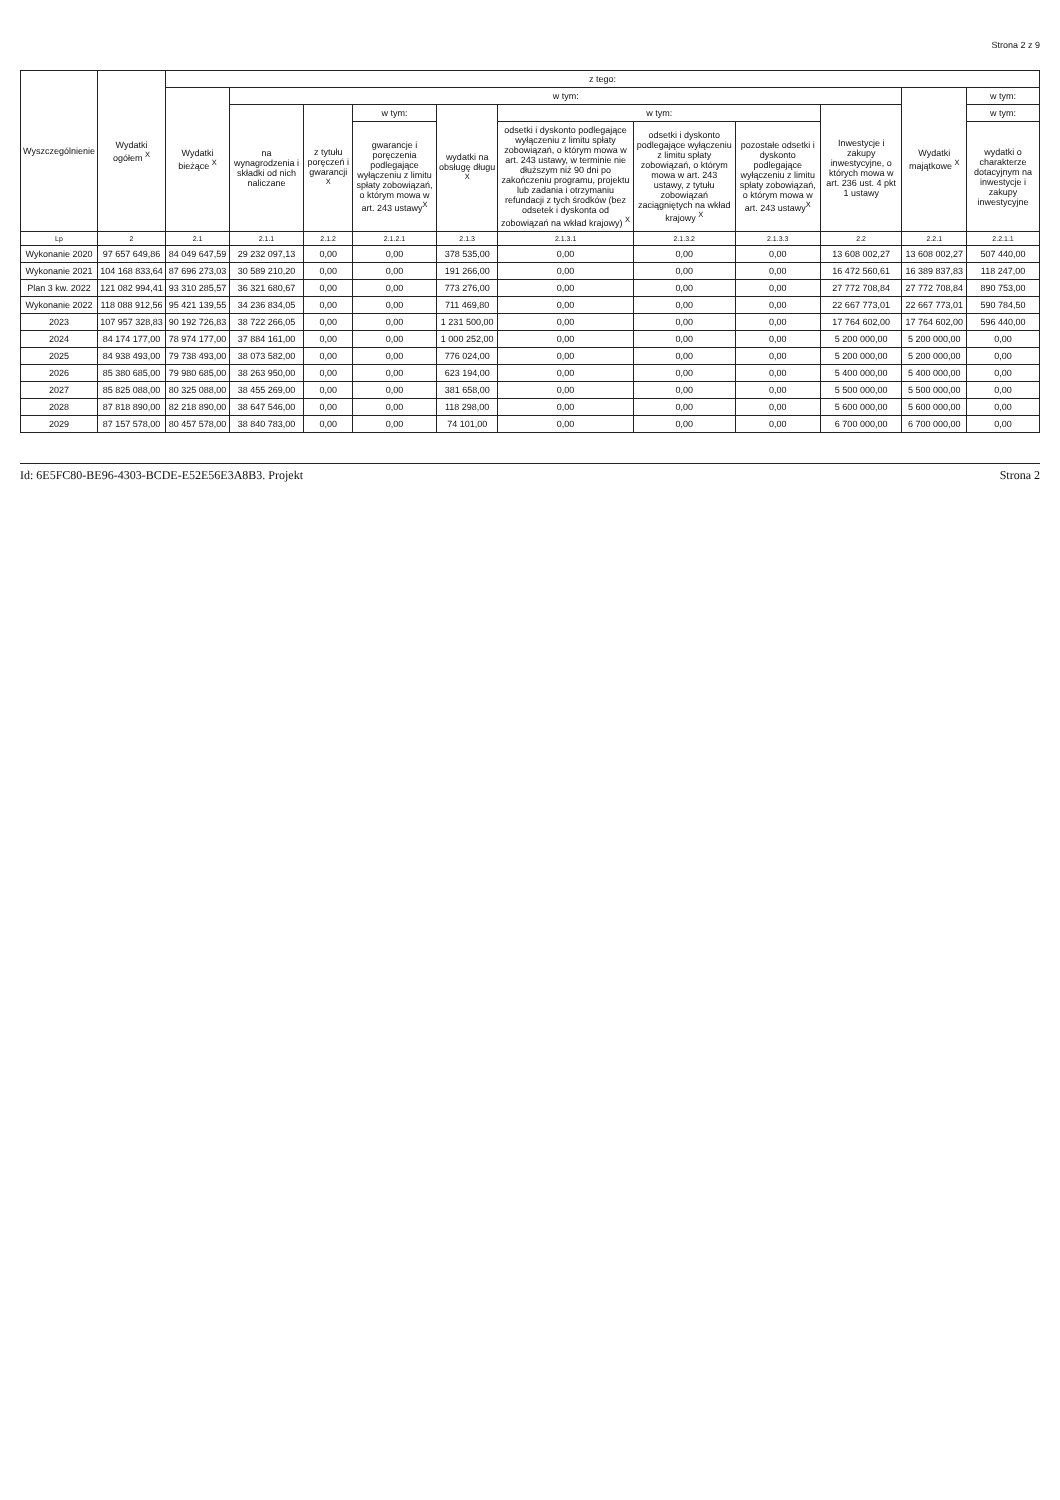Strona 2 z 9
| Wyszczególnienie | Wydatki ogółem <sup>X</sup> | z tego: | | | | | | | | | | |
| --- | --- | --- | --- | --- | --- | --- | --- | --- | --- | --- | --- | --- |
| | | Wydatki bieżące <sup>X</sup> | w tym: | | | | | | | | Wydatki majątkowe <sup>X</sup> | w tym: |
| | | | na wynagrodzenia i składki od nich naliczane | z tytułu poręczeń i gwarancji <sup>X</sup> | w tym: | wydatki na obsługę długu <sup>X</sup> | w tym: | | | Inwestycje i zakupy inwestycyjne, o których mowa w art. 236 ust. 4 pkt 1 ustawy | | w tym: |
| | | | | | gwarancje i poręczenia podlegające wyłączeniu z limitu spłaty zobowiązań, o którym mowa w art. 243 ustawy<sup>X</sup> | | odsetki i dyskonto podlegające wyłączeniu z limitu spłaty zobowiązań, o którym mowa w art. 243 ustawy, w terminie nie dłuższym niż 90 dni po zakończeniu programu, projektu lub zadania i otrzymaniu refundacji z tych środków (bez odsetek i dyskonta od zobowiązań na wkład krajowy) <sup>X</sup> | odsetki i dyskonto podlegające wyłączeniu z limitu spłaty zobowiązań, o którym mowa w art. 243 ustawy, z tytułu zobowiązań zaciągniętych na wkład krajowy <sup>X</sup> | pozostałe odsetki i dyskonto podlegające wyłączeniu z limitu spłaty zobowiązań, o którym mowa w art. 243 ustawy<sup>X</sup> | | | wydatki o charakterze dotacyjnym na inwestycje i zakupy inwestycyjne |
| Lp | 2 | 2.1 | 2.1.1 | 2.1.2 | 2.1.2.1 | 2.1.3 | 2.1.3.1 | 2.1.3.2 | 2.1.3.3 | 2.2 | 2.2.1 | 2.2.1.1 |
| Wykonanie 2020 | 97 657 649,86 | 84 049 647,59 | 29 232 097,13 | 0,00 | 0,00 | 378 535,00 | 0,00 | 0,00 | 0,00 | 13 608 002,27 | 13 608 002,27 | 507 440,00 |
| Wykonanie 2021 | 104 168 833,64 | 87 696 273,03 | 30 589 210,20 | 0,00 | 0,00 | 191 266,00 | 0,00 | 0,00 | 0,00 | 16 472 560,61 | 16 389 837,83 | 118 247,00 |
| Plan 3 kw. 2022 | 121 082 994,41 | 93 310 285,57 | 36 321 680,67 | 0,00 | 0,00 | 773 276,00 | 0,00 | 0,00 | 0,00 | 27 772 708,84 | 27 772 708,84 | 890 753,00 |
| Wykonanie 2022 | 118 088 912,56 | 95 421 139,55 | 34 236 834,05 | 0,00 | 0,00 | 711 469,80 | 0,00 | 0,00 | 0,00 | 22 667 773,01 | 22 667 773,01 | 590 784,50 |
| 2023 | 107 957 328,83 | 90 192 726,83 | 38 722 266,05 | 0,00 | 0,00 | 1 231 500,00 | 0,00 | 0,00 | 0,00 | 17 764 602,00 | 17 764 602,00 | 596 440,00 |
| 2024 | 84 174 177,00 | 78 974 177,00 | 37 884 161,00 | 0,00 | 0,00 | 1 000 252,00 | 0,00 | 0,00 | 0,00 | 5 200 000,00 | 5 200 000,00 | 0,00 |
| 2025 | 84 938 493,00 | 79 738 493,00 | 38 073 582,00 | 0,00 | 0,00 | 776 024,00 | 0,00 | 0,00 | 0,00 | 5 200 000,00 | 5 200 000,00 | 0,00 |
| 2026 | 85 380 685,00 | 79 980 685,00 | 38 263 950,00 | 0,00 | 0,00 | 623 194,00 | 0,00 | 0,00 | 0,00 | 5 400 000,00 | 5 400 000,00 | 0,00 |
| 2027 | 85 825 088,00 | 80 325 088,00 | 38 455 269,00 | 0,00 | 0,00 | 381 658,00 | 0,00 | 0,00 | 0,00 | 5 500 000,00 | 5 500 000,00 | 0,00 |
| 2028 | 87 818 890,00 | 82 218 890,00 | 38 647 546,00 | 0,00 | 0,00 | 118 298,00 | 0,00 | 0,00 | 0,00 | 5 600 000,00 | 5 600 000,00 | 0,00 |
| 2029 | 87 157 578,00 | 80 457 578,00 | 38 840 783,00 | 0,00 | 0,00 | 74 101,00 | 0,00 | 0,00 | 0,00 | 6 700 000,00 | 6 700 000,00 | 0,00 |
Id: 6E5FC80-BE96-4303-BCDE-E52E56E3A8B3. Projekt Strona 2